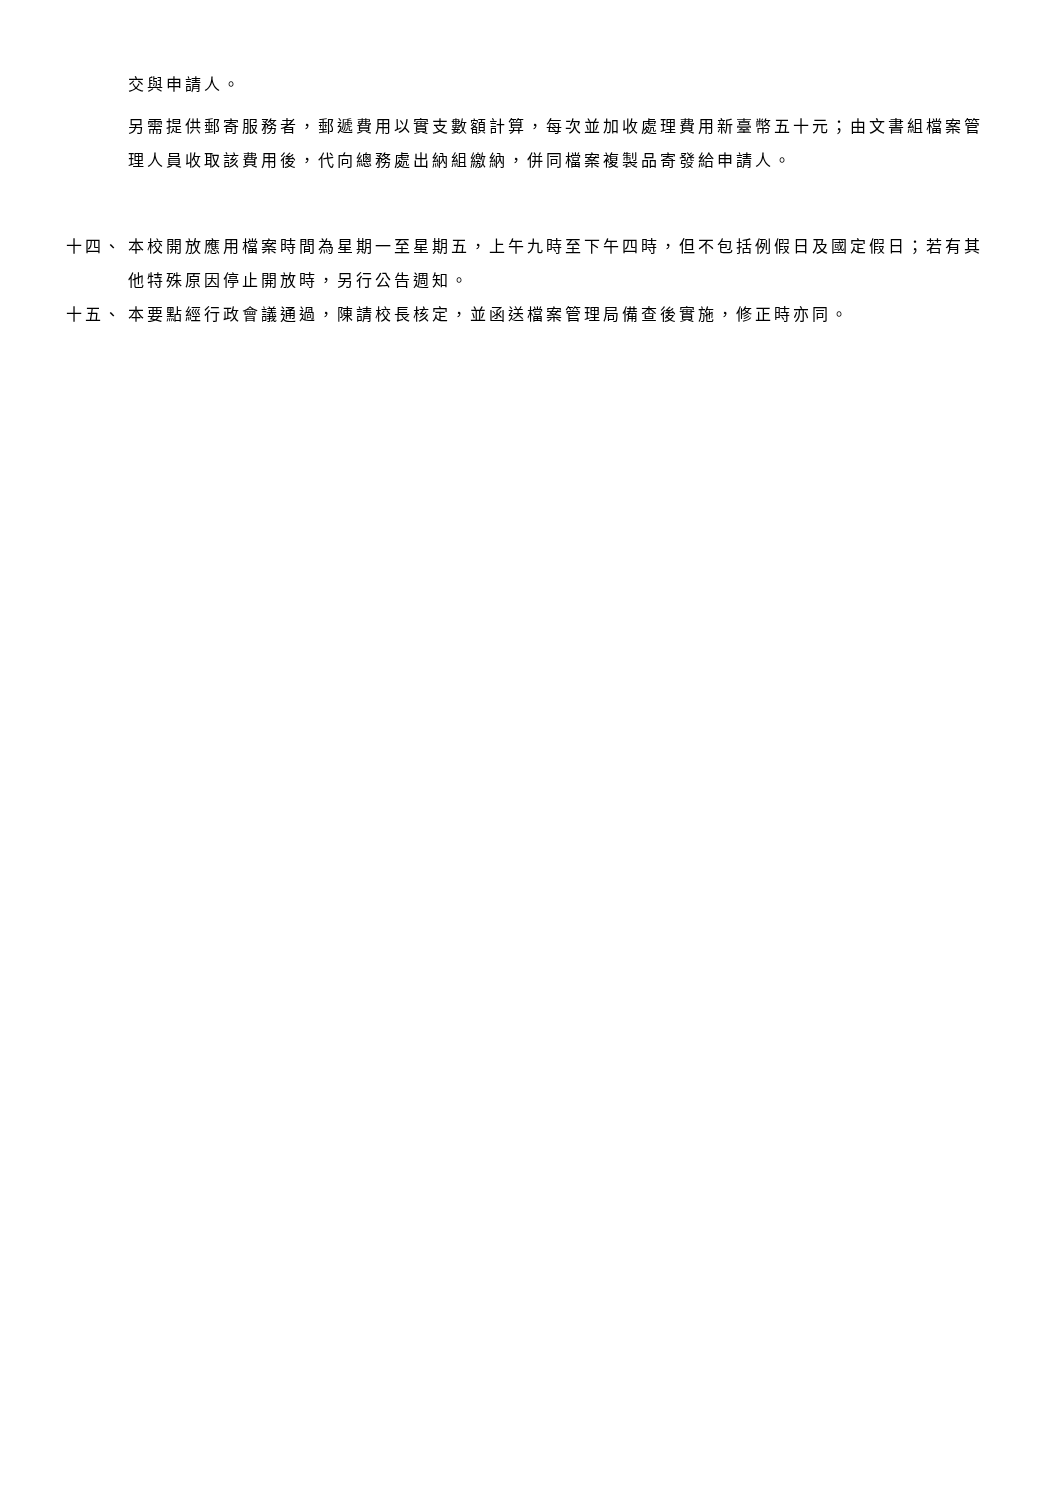交與申請人。
另需提供郵寄服務者，郵遞費用以實支數額計算，每次並加收處理費用新臺幣五十元；由文書組檔案管理人員收取該費用後，代向總務處出納組繳納，併同檔案複製品寄發給申請人。
十四、 本校開放應用檔案時間為星期一至星期五，上午九時至下午四時，但不包括例假日及國定假日；若有其他特殊原因停止開放時，另行公告週知。
十五、 本要點經行政會議通過，陳請校長核定，並函送檔案管理局備查後實施，修正時亦同。